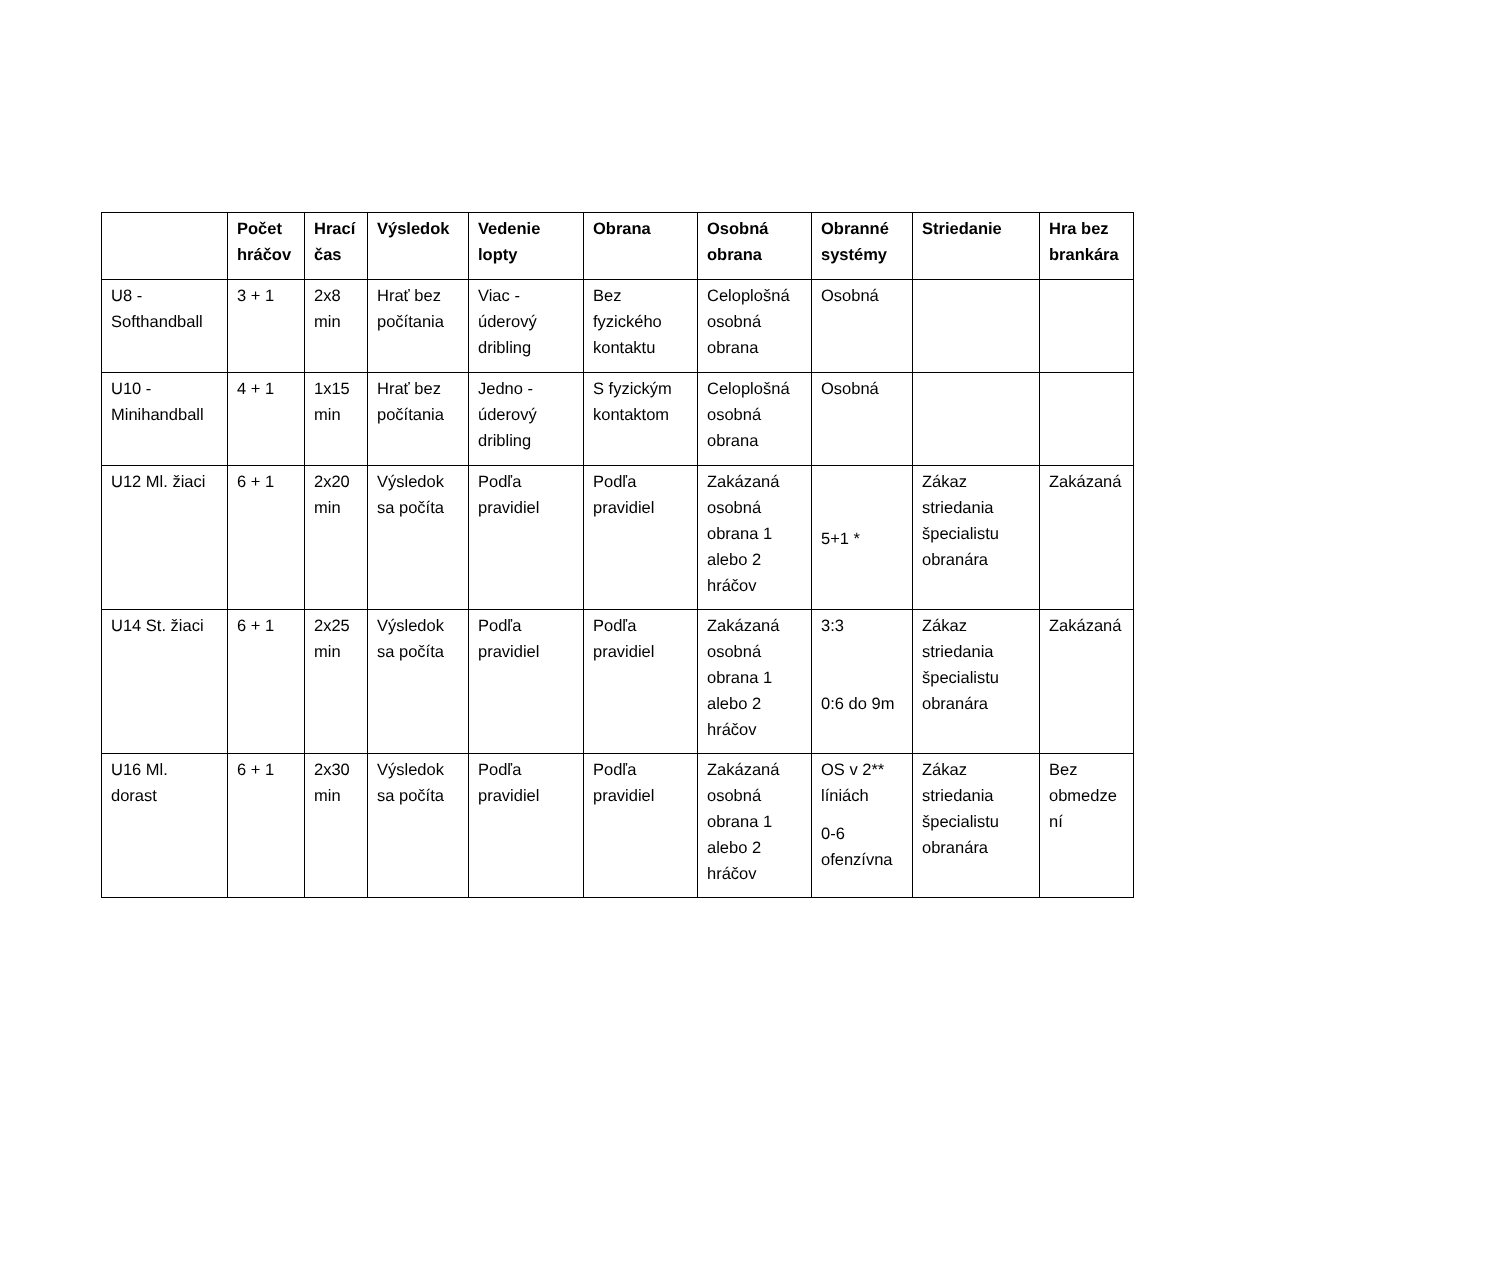| | Počet hráčov | Hrací čas | Výsledok | Vedenie lopty | Obrana | Osobná obrana | Obranné systémy | Striedanie | Hra bez brankára |
| --- | --- | --- | --- | --- | --- | --- | --- | --- | --- |
| U8 - Softhandball | 3 + 1 | 2x8 min | Hrať bez počítania | Viac - úderový dribling | Bez fyzického kontaktu | Celoplošná osobná obrana | Osobná | | |
| U10 - Minihandball | 4 + 1 | 1x15 min | Hrať bez počítania | Jedno - úderový dribling | S fyzickým kontaktom | Celoplošná osobná obrana | Osobná | | |
| U12 Ml. žiaci | 6 + 1 | 2x20 min | Výsledok sa počíta | Podľa pravidiel | Podľa pravidiel | Zakázaná osobná obrana 1 alebo 2 hráčov | 5+1 * | Zákaz striedania špecialistu obranára | Zakázaná |
| U14 St. žiaci | 6 + 1 | 2x25 min | Výsledok sa počíta | Podľa pravidiel | Podľa pravidiel | Zakázaná osobná obrana 1 alebo 2 hráčov | 3:3 0:6 do 9m | Zákaz striedania špecialistu obranára | Zakázaná |
| U16 Ml. dorast | 6 + 1 | 2x30 min | Výsledok sa počíta | Podľa pravidiel | Podľa pravidiel | Zakázaná osobná obrana 1 alebo 2 hráčov | OS v 2** líniách 0-6 ofenzívna | Zákaz striedania špecialistu obranára | Bez obmedze ní |